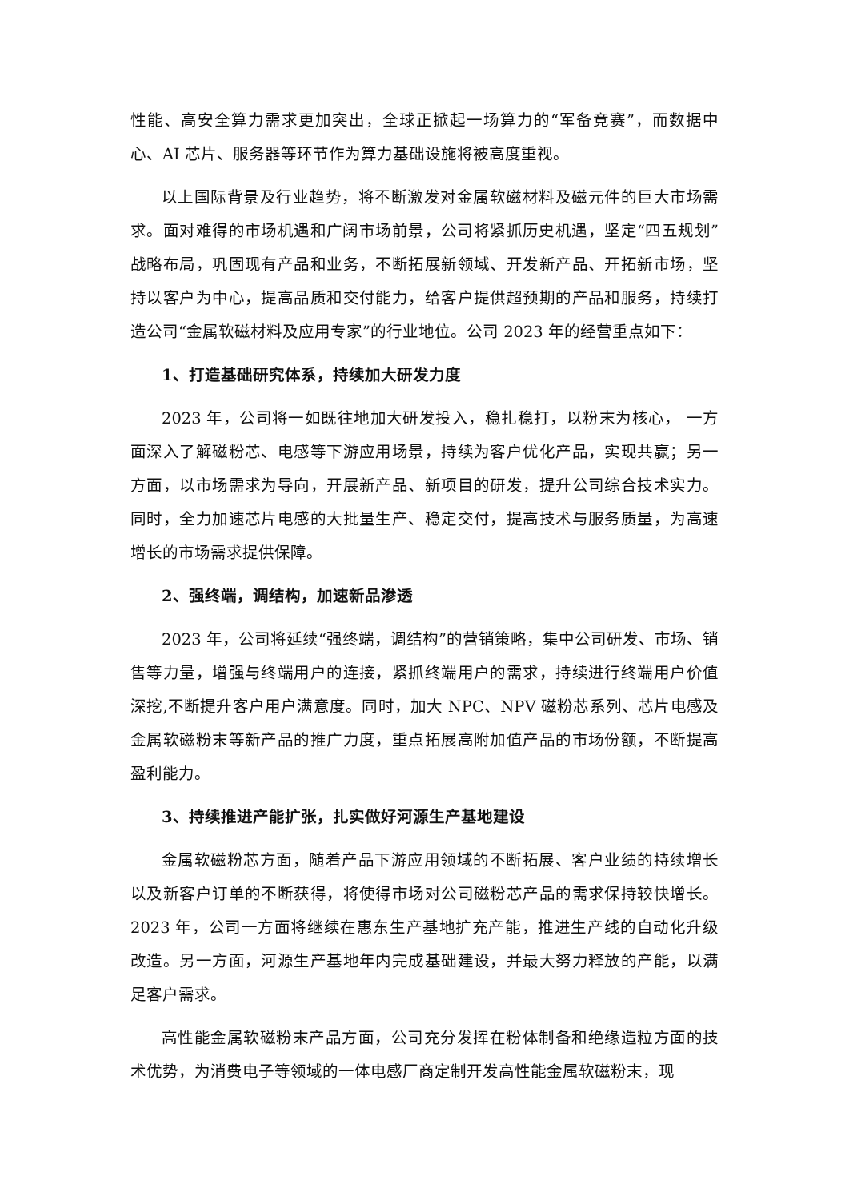性能、高安全算力需求更加突出，全球正掀起一场算力的“军备竞赛”，而数据中心、AI 芯片、服务器等环节作为算力基础设施将被高度重视。
以上国际背景及行业趋势，将不断激发对金属软磁材料及磁元件的巨大市场需求。面对难得的市场机遇和广阔市场前景，公司将紧抓历史机遇，坚定“四五规划”战略布局，巩固现有产品和业务，不断拓展新领域、开发新产品、开拓新市场，坚持以客户为中心，提高品质和交付能力，给客户提供超预期的产品和服务，持续打造公司“金属软磁材料及应用专家”的行业地位。公司 2023 年的经营重点如下：
1、打造基础研究体系，持续加大研发力度
2023 年，公司将一如既往地加大研发投入，稳扎稳打，以粉末为核心， 一方面深入了解磁粉芯、电感等下游应用场景，持续为客户优化产品，实现共赢；另一方面，以市场需求为导向，开展新产品、新项目的研发，提升公司综合技术实力。同时，全力加速芯片电感的大批量生产、稳定交付，提高技术与服务质量，为高速增长的市场需求提供保障。
2、强终端，调结构，加速新品渗透
2023 年，公司将延续“强终端，调结构”的营销策略，集中公司研发、市场、销售等力量，增强与终端用户的连接，紧抓终端用户的需求，持续进行终端用户价值深挖,不断提升客户用户满意度。同时，加大 NPC、NPV 磁粉芯系列、芯片电感及金属软磁粉末等新产品的推广力度，重点拓展高附加值产品的市场份额，不断提高盈利能力。
3、持续推进产能扩张，扎实做好河源生产基地建设
金属软磁粉芯方面，随着产品下游应用领域的不断拓展、客户业绩的持续增长以及新客户订单的不断获得，将使得市场对公司磁粉芯产品的需求保持较快增长。2023 年，公司一方面将继续在惠东生产基地扩充产能，推进生产线的自动化升级改造。另一方面，河源生产基地年内完成基础建设，并最大努力释放的产能，以满足客户需求。
高性能金属软磁粉末产品方面，公司充分发挥在粉体制备和绝缘造粒方面的技术优势，为消费电子等领域的一体电感厂商定制开发高性能金属软磁粉末，现